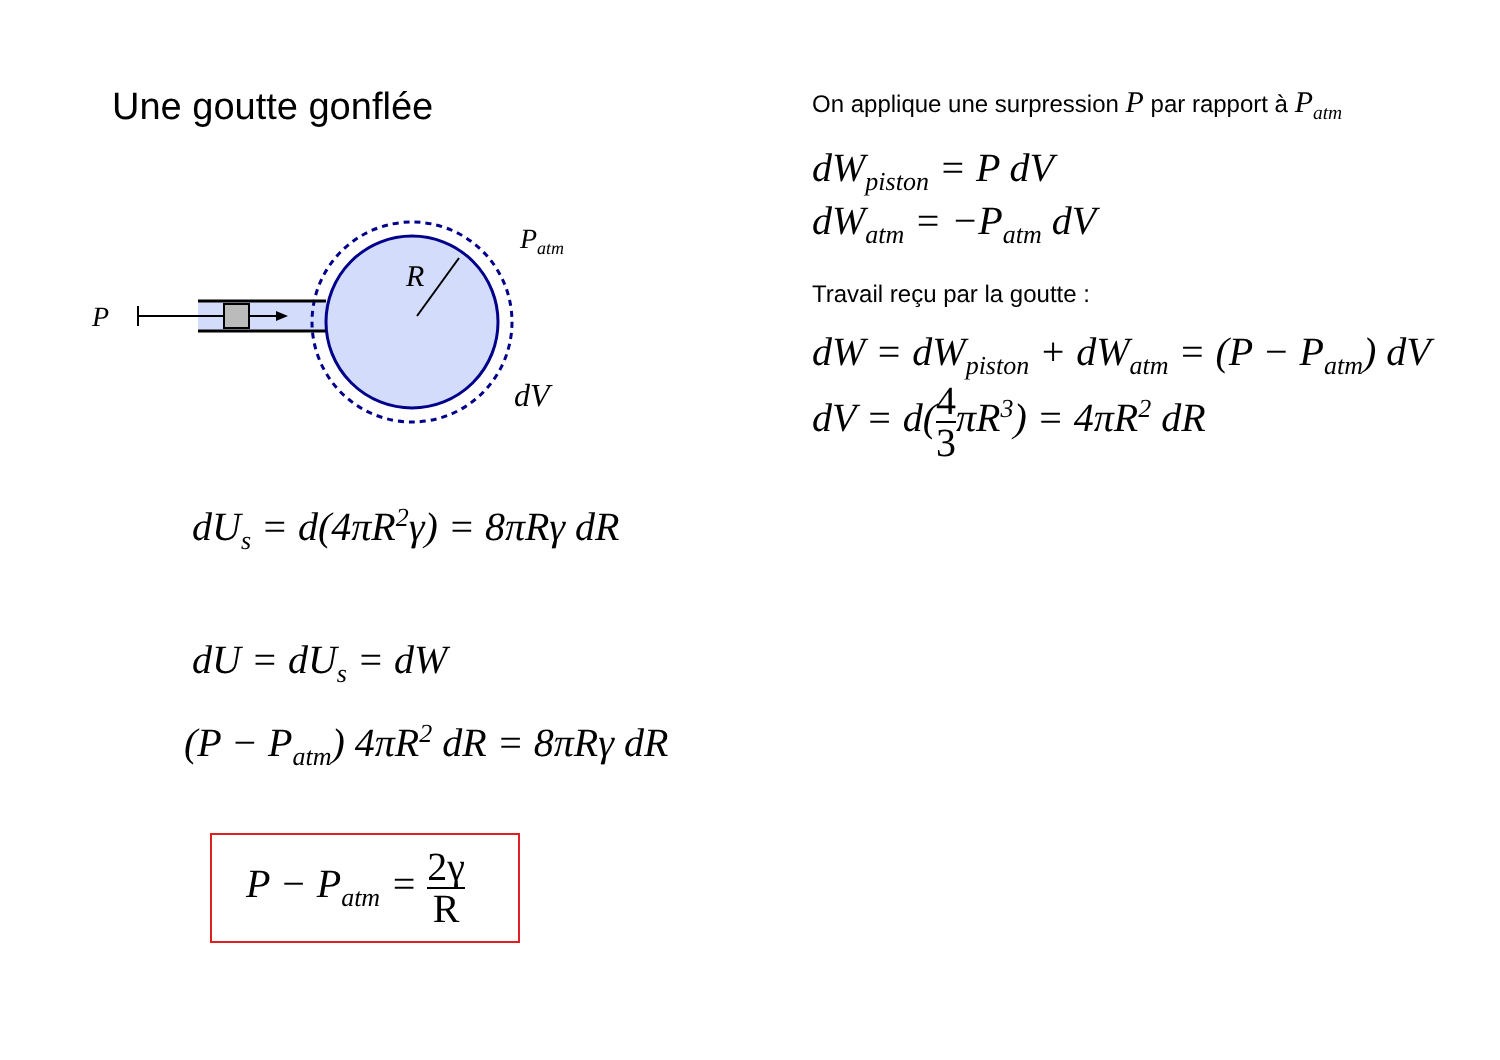Une goutte gonflée
P
R
Patm
dV
On applique une surpression P par rapport à P<sub>atm</sub>
dW<sub>piston</sub> = P dV
dW<sub>atm</sub> = −P<sub>atm</sub> dV
Travail reçu par la goutte :
dW = dW<sub>piston</sub> + dW<sub>atm</sub> = (P − P<sub>atm</sub>) dV
dV = d(4 3πR<sup>3</sup>) = 4πR<sup>2</sup> dR
dU<sub>s</sub> = d(4πR<sup>2</sup>γ) = 8πRγ dR
dU = dU<sub>s</sub> = dW
(P − P<sub>atm</sub>) 4πR<sup>2</sup> dR = 8πRγ dR
P − P<sub>atm</sub> = 2γ R